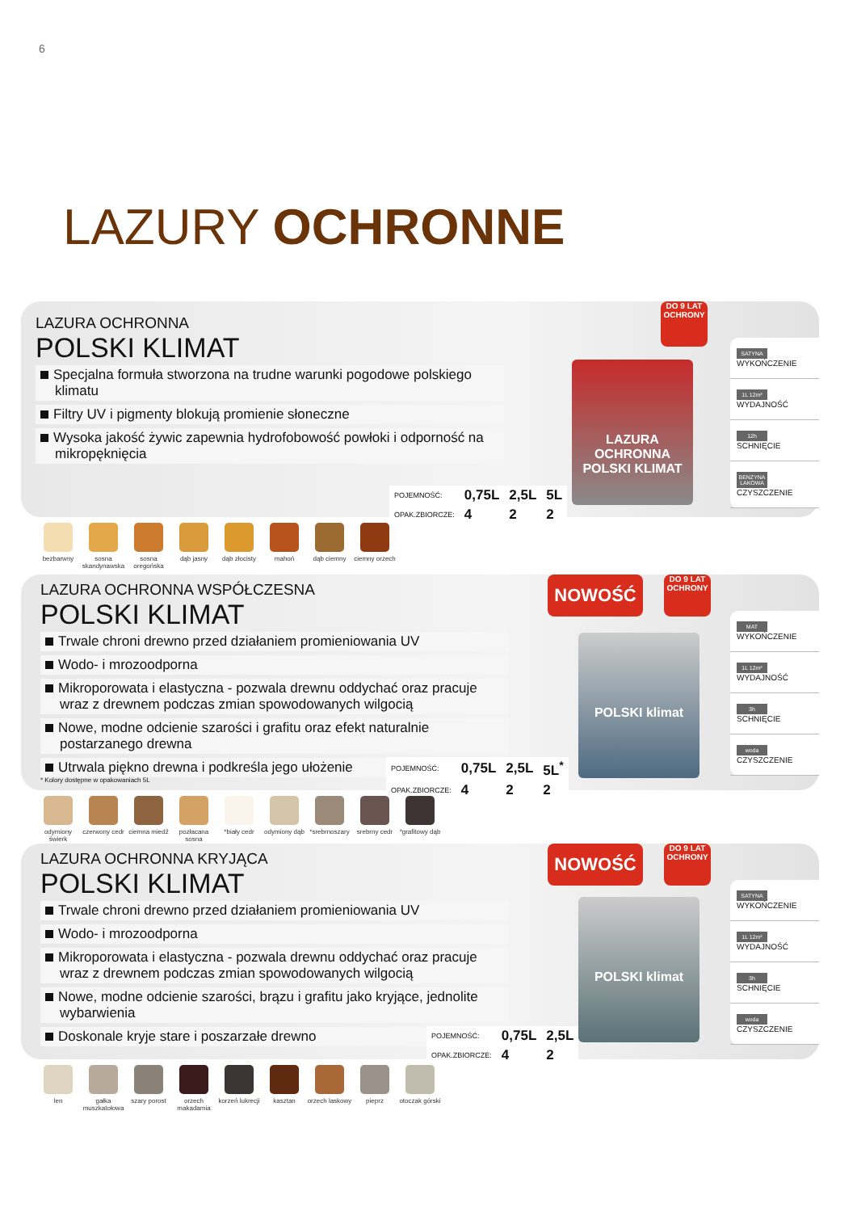6
LAZURY OCHRONNE
LAZURA OCHRONNA
POLSKI KLIMAT
Specjalna formuła stworzona na trudne warunki pogodowe polskiego klimatu
Filtry UV i pigmenty blokują promienie słoneczne
Wysoka jakość żywic zapewnia hydrofobowość powłoki i odporność na mikropęknięcia
DO 9 LAT OCHRONY
LAZURA OCHRONNA POLSKI KLIMAT
SATYNA WYKOŃCZENIE
1L 12m² WYDAJNOŚĆ
12h SCHNIĘCIE
BENZYNA LAKOWA CZYSZCZENIE
| POJEMNOŚĆ: | 0,75L | 2,5L | 5L |
| OPAK.ZBIORCZE: | 4 | 2 | 2 |
bezbarwny sosna skandynawska
sosna oregońska
dąb jasny dąb złocisty
mahoń dąb ciemny ciemny orzech
LAZURA OCHRONNA WSPÓŁCZESNA
POLSKI KLIMAT
Trwale chroni drewno przed działaniem promieniowania UV
Wodo- i mrozoodporna
Mikroporowata i elastyczna - pozwala drewnu oddychać oraz pracuje wraz z drewnem podczas zmian spowodowanych wilgocią
Nowe, modne odcienie szarości i grafitu oraz efekt naturalnie postarzanego drewna
Utrwala piękno drewna i podkreśla jego ułożenie
* Kolory dostępne w opakowaniach 5L
NOWOŚĆ
DO 9 LAT OCHRONY
POLSKI klimat
MAT WYKOŃCZENIE
1L 12m² WYDAJNOŚĆ
3h SCHNIĘCIE
woda CZYSZCZENIE
| POJEMNOŚĆ: | 0,75L | 2,5L | 5L<sup>*</sup> |
| OPAK.ZBIORCZE: | 4 | 2 | 2 |
odymiony świerk
czerwony cedr
ciemna miedź
pozłacana sosna
*biały cedr odymiony dąb
*srebrnoszary
srebrny cedr
*grafitowy dąb
LAZURA OCHRONNA KRYJĄCA
POLSKI KLIMAT
Trwale chroni drewno przed działaniem promieniowania UV
Wodo- i mrozoodporna
Mikroporowata i elastyczna - pozwala drewnu oddychać oraz pracuje wraz z drewnem podczas zmian spowodowanych wilgocią
Nowe, modne odcienie szarości, brązu i grafitu jako kryjące, jednolite wybarwienia
Doskonale kryje stare i poszarzałe drewno
NOWOŚĆ
DO 9 LAT OCHRONY
POLSKI klimat
SATYNA WYKOŃCZENIE
1L 12m² WYDAJNOŚĆ
3h SCHNIĘCIE
woda CZYSZCZENIE
| POJEMNOŚĆ: | 0,75L | 2,5L |
| OPAK.ZBIORCZE: | 4 | 2 |
len gałka muszkatołowa
szary porost
orzech makadamia
korzeń lukrecji
kasztan orzech laskowy
pieprz otoczak górski